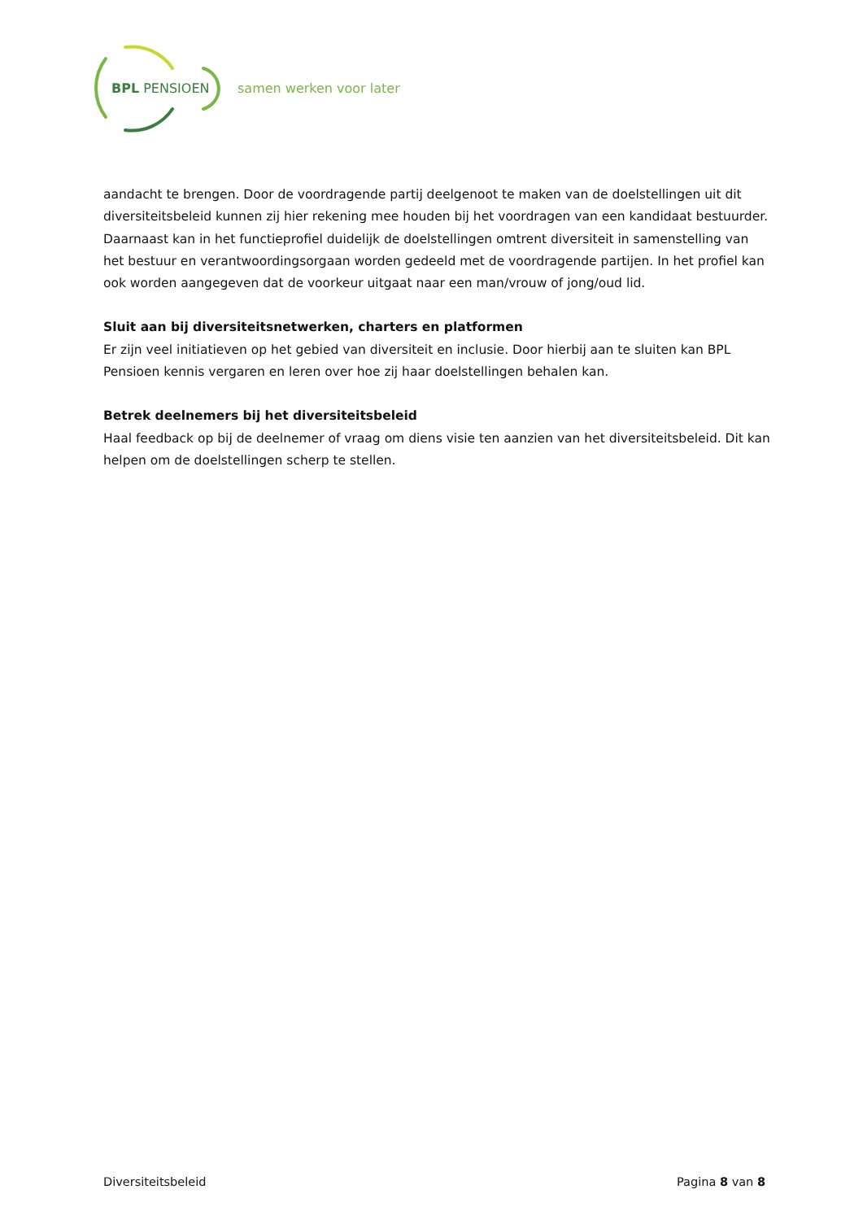BPL PENSIOEN samen werken voor later
aandacht te brengen. Door de voordragende partij deelgenoot te maken van de doelstellingen uit dit diversiteitsbeleid kunnen zij hier rekening mee houden bij het voordragen van een kandidaat bestuurder. Daarnaast kan in het functieprofiel duidelijk de doelstellingen omtrent diversiteit in samenstelling van het bestuur en verantwoordingsorgaan worden gedeeld met de voordragende partijen. In het profiel kan ook worden aangegeven dat de voorkeur uitgaat naar een man/vrouw of jong/oud lid.
Sluit aan bij diversiteitsnetwerken, charters en platformen
Er zijn veel initiatieven op het gebied van diversiteit en inclusie. Door hierbij aan te sluiten kan BPL Pensioen kennis vergaren en leren over hoe zij haar doelstellingen behalen kan.
Betrek deelnemers bij het diversiteitsbeleid
Haal feedback op bij de deelnemer of vraag om diens visie ten aanzien van het diversiteitsbeleid. Dit kan helpen om de doelstellingen scherp te stellen.
Diversiteitsbeleid Pagina 8 van 8